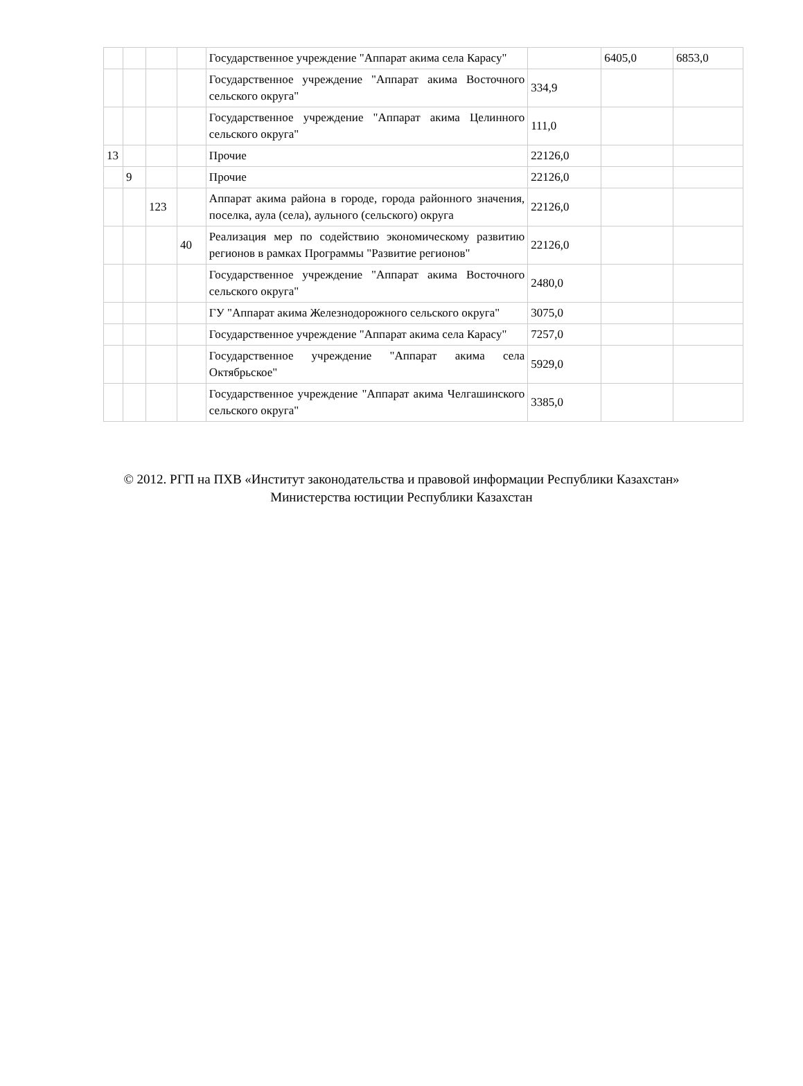| | | | | Государственное учреждение "Аппарат акима села Карасу" | | 6405,0 | 6853,0 |
| | | | | Государственное учреждение "Аппарат акима Восточного сельского округа" | 334,9 | | |
| | | | | Государственное учреждение "Аппарат акима Целинного сельского округа" | 111,0 | | |
| 13 | | | | Прочие | 22126,0 | | |
| | 9 | | | Прочие | 22126,0 | | |
| | | 123 | | Аппарат акима района в городе, города районного значения, поселка, аула (села), аульного (сельского) округа | 22126,0 | | |
| | | | 40 | Реализация мер по содействию экономическому развитию регионов в рамках Программы "Развитие регионов" | 22126,0 | | |
| | | | | Государственное учреждение "Аппарат акима Восточного сельского округа" | 2480,0 | | |
| | | | | ГУ "Аппарат акима Железнодорожного сельского округа" | 3075,0 | | |
| | | | | Государственное учреждение "Аппарат акима села Карасу" | 7257,0 | | |
| | | | | Государственное учреждение "Аппарат акима села Октябрьское" | 5929,0 | | |
| | | | | Государственное учреждение "Аппарат акима Челгашинского сельского округа" | 3385,0 | | |
© 2012. РГП на ПХВ «Институт законодательства и правовой информации Республики Казахстан»
Министерства юстиции Республики Казахстан